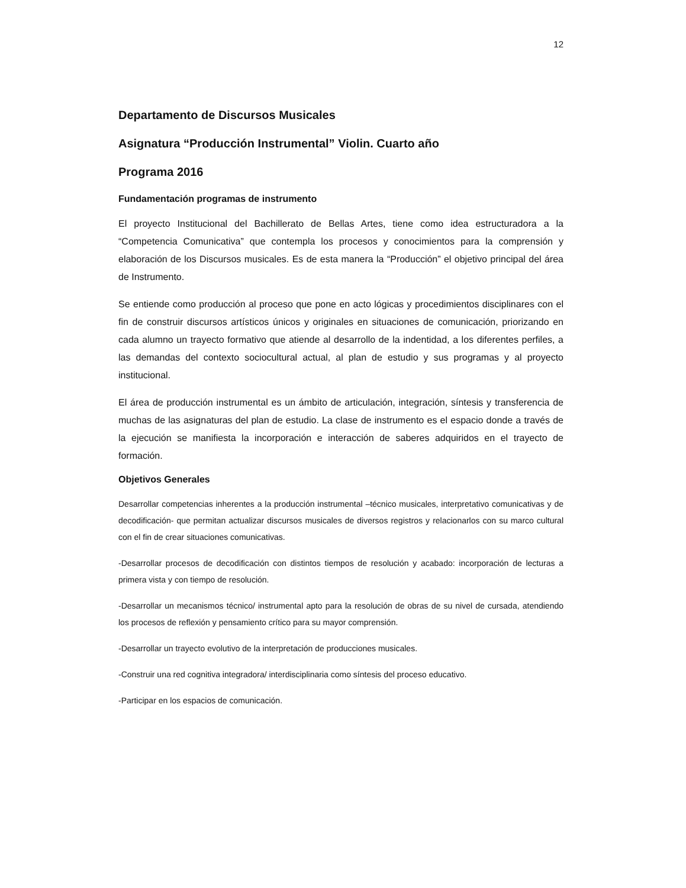12
Departamento de Discursos Musicales
Asignatura “Producción Instrumental” Violin. Cuarto año
Programa 2016
Fundamentación programas de instrumento
El proyecto Institucional del Bachillerato de Bellas Artes, tiene como idea estructuradora a la “Competencia Comunicativa” que contempla los procesos y conocimientos para la comprensión y elaboración de los Discursos musicales. Es de esta manera la “Producción” el objetivo principal del área de Instrumento.
Se entiende como producción al proceso que pone en acto lógicas y procedimientos disciplinares con el fin de construir discursos artísticos únicos y originales en situaciones de comunicación, priorizando en cada alumno un trayecto formativo que atiende al desarrollo de la indentidad, a los diferentes perfiles, a las demandas del contexto sociocultural actual, al plan de estudio y sus programas y al proyecto institucional.
El área de producción instrumental es un ámbito de articulación, integración, síntesis y transferencia de muchas de las asignaturas del plan de estudio. La clase de instrumento es el espacio donde a través de la ejecución se manifiesta la incorporación e interacción de saberes adquiridos en el trayecto de formación.
Objetivos Generales
Desarrollar competencias inherentes a la producción instrumental –técnico musicales, interpretativo comunicativas y de decodificación- que permitan actualizar discursos musicales de diversos registros y relacionarlos con su marco cultural con el fin de crear situaciones comunicativas.
-Desarrollar procesos de decodificación con distintos tiempos de resolución y acabado: incorporación de lecturas a primera vista y con tiempo de resolución.
-Desarrollar un mecanismos técnico/ instrumental apto para la resolución de obras de su nivel de cursada, atendiendo los procesos de reflexión y pensamiento crítico para su mayor comprensión.
-Desarrollar un trayecto evolutivo de la interpretación de producciones musicales.
-Construir una red cognitiva integradora/ interdisciplinaria como síntesis del proceso educativo.
-Participar en los espacios de comunicación.